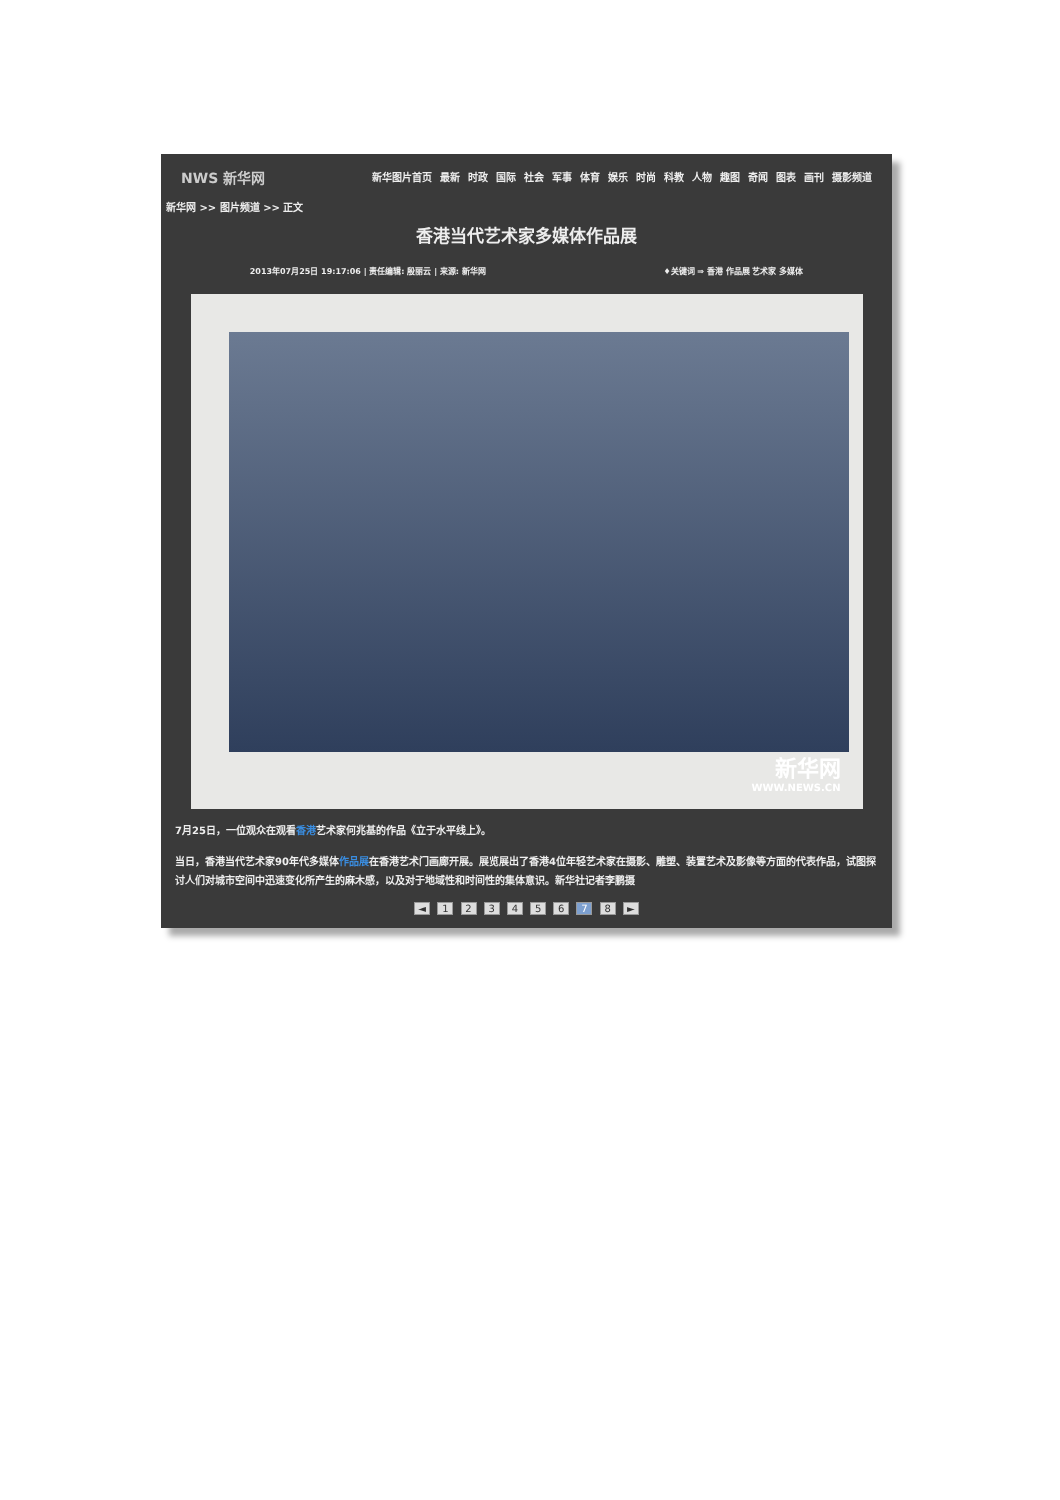NWS 新华网
新华图片首页 最新 时政 国际 社会 军事 体育 娱乐 时尚 科教 人物 趣图 奇闻 图表 画刊 摄影频道
新华网 >> 图片频道 >> 正文
香港当代艺术家多媒体作品展
2013年07月25日 19:17:06 | 责任编辑: 殷丽云 | 来源: 新华网 ♦关键词 ⇒ 香港 作品展 艺术家 多媒体
新华网
WWW.NEWS.CN
7月25日，一位观众在观看香港艺术家何兆基的作品《立于水平线上》。
当日，香港当代艺术家90年代多媒体作品展在香港艺术门画廊开展。展览展出了香港4位年轻艺术家在摄影、雕塑、装置艺术及影像等方面的代表作品，试图探讨人们对城市空间中迅速变化所产生的麻木感，以及对于地域性和时间性的集体意识。新华社记者李鹏摄
◄ 1 2 3 4 5 6 7 8 ►